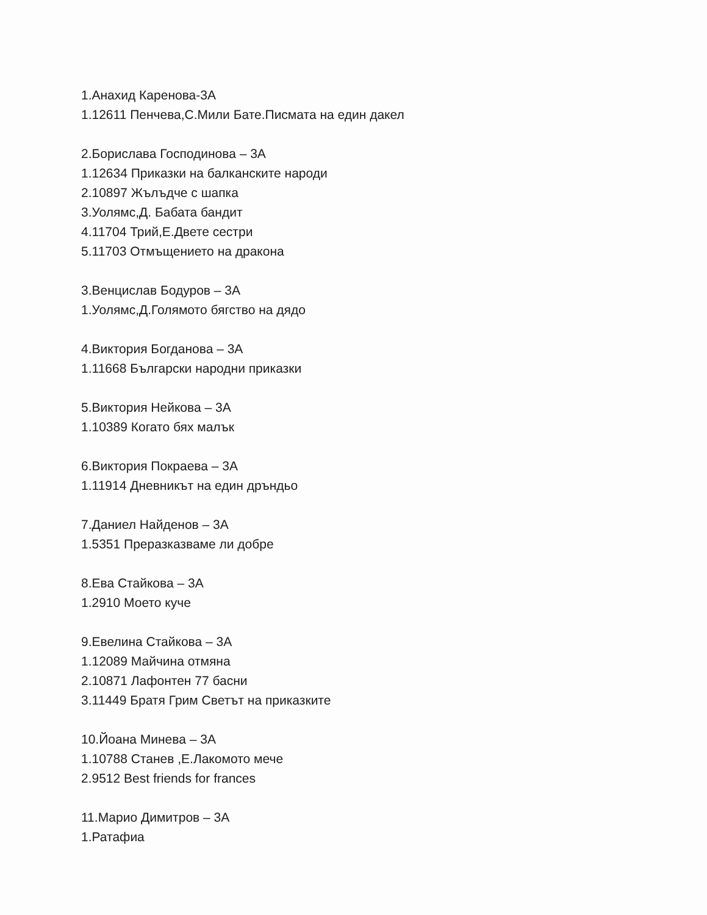1.Анахид Каренова-3А
1.12611 Пенчева,С.Мили Бате.Писмата на един дакел
2.Борислава Господинова – 3А
1.12634 Приказки на балканските народи
2.10897 Жълъдче с шапка
3.Уолямс,Д. Бабата бандит
4.11704 Трий,Е.Двете сестри
5.11703 Отмъщението на дракона
3.Венцислав Бодуров – 3А
1.Уолямс,Д.Голямото бягство на дядо
4.Виктория Богданова – 3А
1.11668 Български народни приказки
5.Виктория Нейкова – 3А
1.10389 Когато бях малък
6.Виктория Покраева – 3А
1.11914 Дневникът на един дръндьо
7.Даниел Найденов – 3А
1.5351 Преразказваме ли добре
8.Ева Стайкова – 3А
1.2910 Моето куче
9.Евелина Стайкова – 3А
1.12089 Майчина отмяна
2.10871 Лафонтен 77 басни
3.11449 Братя Грим Светът на приказките
10.Йоана Минева – 3А
1.10788 Станев ,Е.Лакомото мече
2.9512 Best friends for frances
11.Марио Димитров – 3А
1.Ратафиа